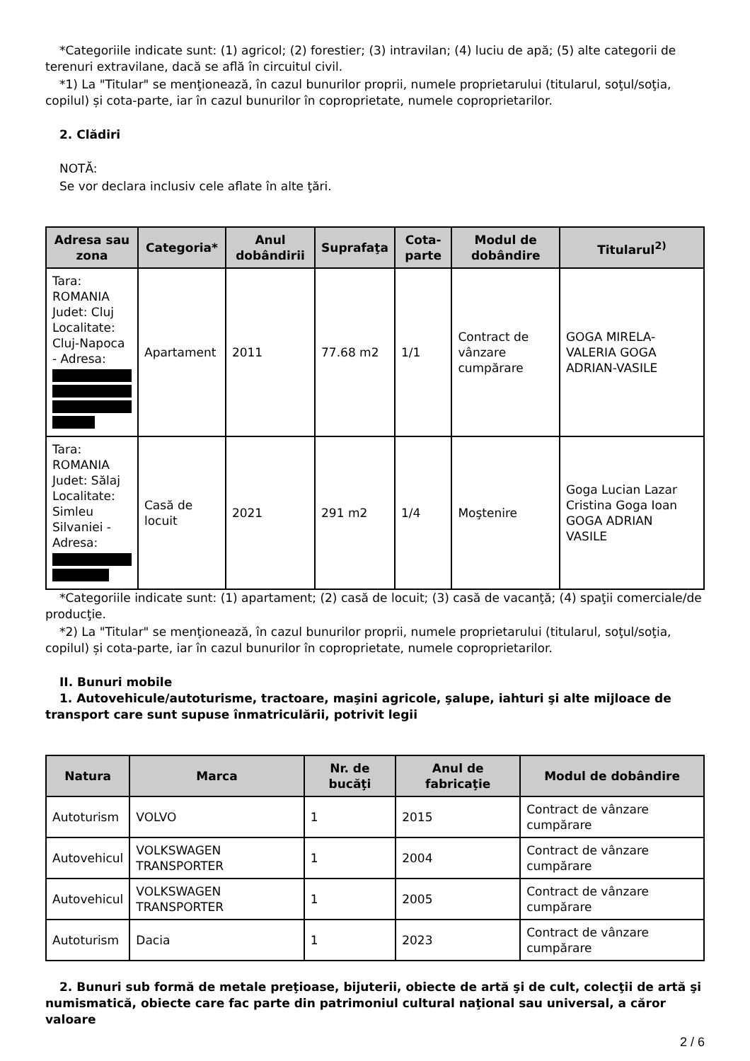*Categoriile indicate sunt: (1) agricol; (2) forestier; (3) intravilan; (4) luciu de apă; (5) alte categorii de terenuri extravilane, dacă se află în circuitul civil.
*1) La "Titular" se menţionează, în cazul bunurilor proprii, numele proprietarului (titularul, soţul/soţia, copilul) și cota-parte, iar în cazul bunurilor în coproprietate, numele coproprietarilor.
2. Clădiri
NOTĂ:
Se vor declara inclusiv cele aflate în alte ţări.
| Adresa sau zona | Categoria* | Anul dobândirii | Suprafaţa | Cota-parte | Modul de dobândire | Titularul<sup>2)</sup> |
| --- | --- | --- | --- | --- | --- | --- |
| Tara: ROMANIA Judet: Cluj Localitate: Cluj-Napoca - Adresa: | Apartament | 2011 | 77.68 m2 | 1/1 | Contract de vânzare cumpărare | GOGA MIRELA-VALERIA GOGA ADRIAN-VASILE |
| Tara: ROMANIA Judet: Sălaj Localitate: Simleu Silvaniei - Adresa: | Casă de locuit | 2021 | 291 m2 | 1/4 | Moştenire | Goga Lucian Lazar Cristina Goga Ioan GOGA ADRIAN VASILE |
*Categoriile indicate sunt: (1) apartament; (2) casă de locuit; (3) casă de vacanţă; (4) spaţii comerciale/de producţie.
*2) La "Titular" se menţionează, în cazul bunurilor proprii, numele proprietarului (titularul, soţul/soţia, copilul) și cota-parte, iar în cazul bunurilor în coproprietate, numele coproprietarilor.
II. Bunuri mobile
1. Autovehicule/autoturisme, tractoare, maşini agricole, şalupe, iahturi şi alte mijloace de transport care sunt supuse înmatriculării, potrivit legii
| Natura | Marca | Nr. de bucăţi | Anul de fabricaţie | Modul de dobândire |
| --- | --- | --- | --- | --- |
| Autoturism | VOLVO | 1 | 2015 | Contract de vânzare cumpărare |
| Autovehicul | VOLKSWAGEN TRANSPORTER | 1 | 2004 | Contract de vânzare cumpărare |
| Autovehicul | VOLKSWAGEN TRANSPORTER | 1 | 2005 | Contract de vânzare cumpărare |
| Autoturism | Dacia | 1 | 2023 | Contract de vânzare cumpărare |
2. Bunuri sub formă de metale preţioase, bijuterii, obiecte de artă şi de cult, colecţii de artă şi numismatică, obiecte care fac parte din patrimoniul cultural naţional sau universal, a căror valoare
2 / 6